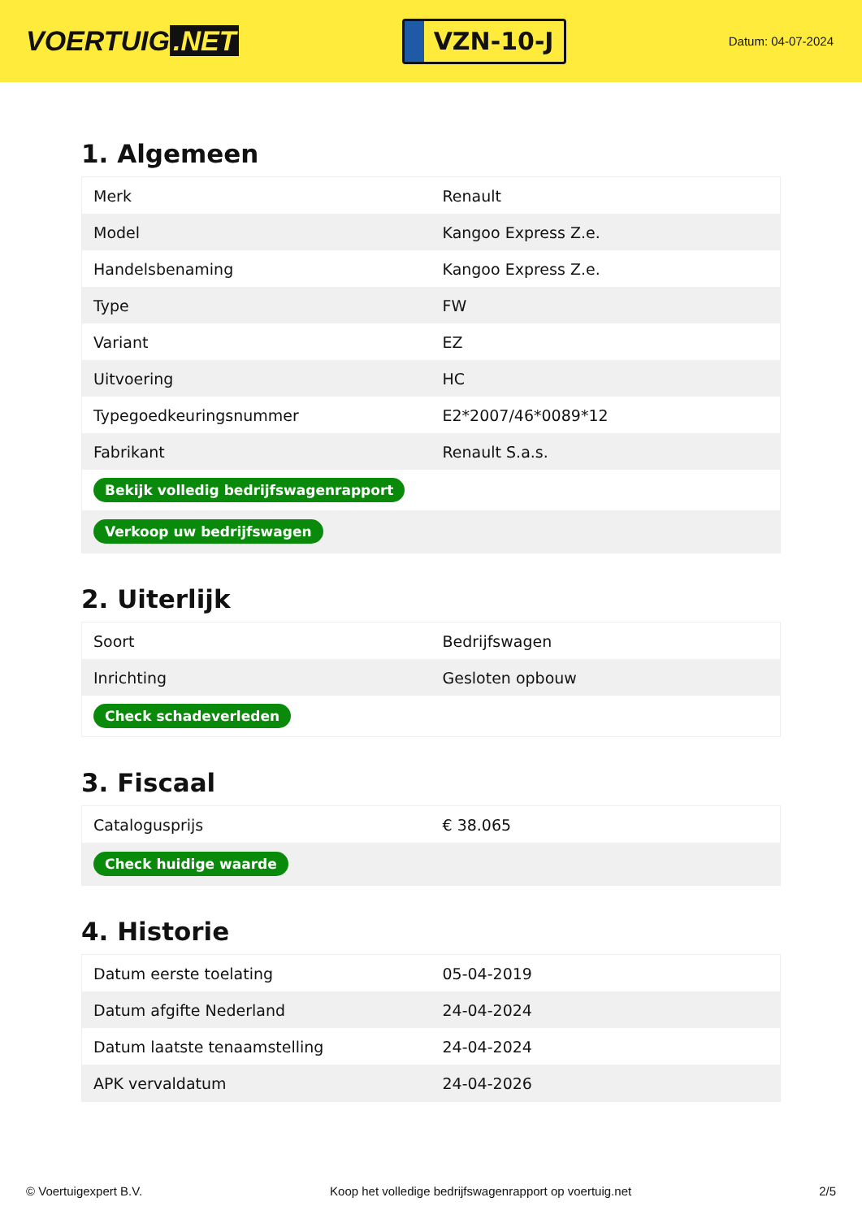VOERTUIG.NET
VZN-10-J
Datum: 04-07-2024
1. Algemeen
| Merk | Renault |
| Model | Kangoo Express Z.e. |
| Handelsbenaming | Kangoo Express Z.e. |
| Type | FW |
| Variant | EZ |
| Uitvoering | HC |
| Typegoedkeuringsnummer | E2*2007/46*0089*12 |
| Fabrikant | Renault S.a.s. |
| Bekijk volledig bedrijfswagenrapport | |
| Verkoop uw bedrijfswagen | |
2. Uiterlijk
| Soort | Bedrijfswagen |
| Inrichting | Gesloten opbouw |
| Check schadeverleden | |
3. Fiscaal
| Catalogusprijs | € 38.065 |
| Check huidige waarde | |
4. Historie
| Datum eerste toelating | 05-04-2019 |
| Datum afgifte Nederland | 24-04-2024 |
| Datum laatste tenaamstelling | 24-04-2024 |
| APK vervaldatum | 24-04-2026 |
© Voertuigexpert B.V. Koop het volledige bedrijfswagenrapport op voertuig.net 2/5